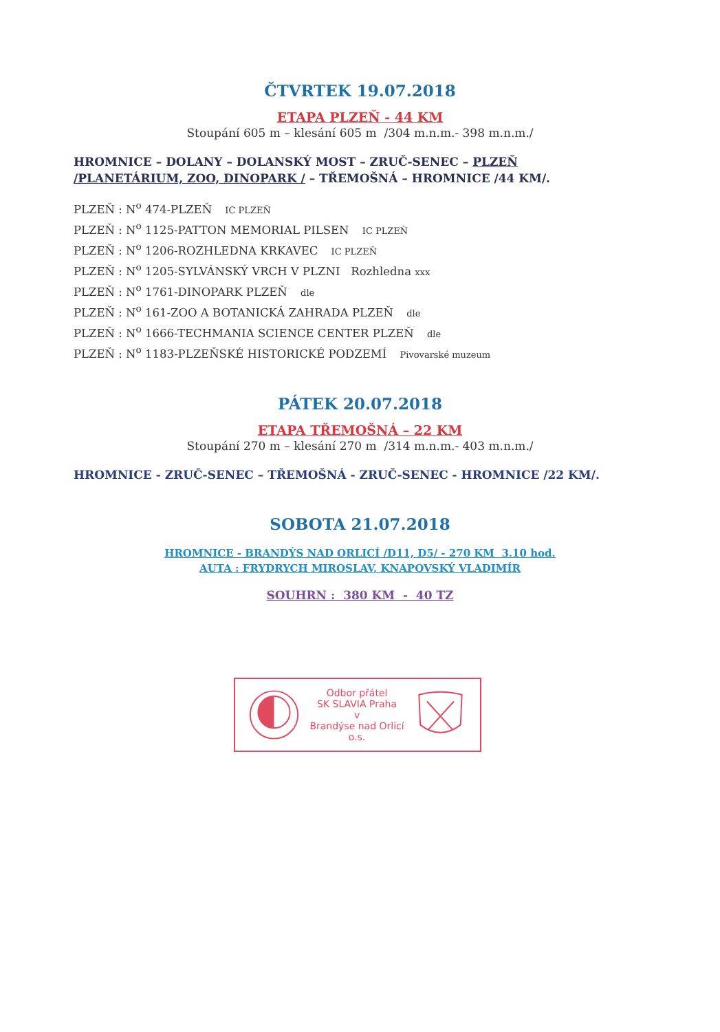ČTVRTEK 19.07.2018
ETAPA PLZEŇ - 44 KM
Stoupání 605 m – klesání 605 m /304 m.n.m.- 398 m.n.m./
HROMNICE – DOLANY – DOLANSKÝ MOST – ZRUČ-SENEC – PLZEŇ /PLANETÁRIUM, ZOO, DINOPARK / – TŘEMOŠNÁ – HROMNICE /44 KM/.
PLZEŇ : N<sup>o</sup> 474-PLZEŇ IC PLZEŇ
PLZEŇ : N<sup>o</sup> 1125-PATTON MEMORIAL PILSEN IC PLZEŇ
PLZEŇ : N<sup>o</sup> 1206-ROZHLEDNA KRKAVEC IC PLZEŇ
PLZEŇ : N<sup>o</sup> 1205-SYLVÁNSKÝ VRCH V PLZNI Rozhledna xxx
PLZEŇ : N<sup>o</sup> 1761-DINOPARK PLZEŇ dle
PLZEŇ : N<sup>o</sup> 161-ZOO A BOTANICKÁ ZAHRADA PLZEŇ dle
PLZEŇ : N<sup>o</sup> 1666-TECHMANIA SCIENCE CENTER PLZEŇ dle
PLZEŇ : N<sup>o</sup> 1183-PLZEŇSKÉ HISTORICKÉ PODZEMÍ Pivovarské muzeum
PÁTEK 20.07.2018
ETAPA TŘEMOŠNÁ – 22 KM
Stoupání 270 m – klesání 270 m /314 m.n.m.- 403 m.n.m./
HROMNICE - ZRUČ-SENEC – TŘEMOŠNÁ - ZRUČ-SENEC - HROMNICE /22 KM/.
SOBOTA 21.07.2018
HROMNICE - BRANDÝS NAD ORLICÍ /D11, D5/ - 270 KM 3.10 hod.
AUTA : FRYDRYCH MIROSLAV, KNAPOVSKÝ VLADIMÍR
SOUHRN : 380 KM - 40 TZ
Odbor přátel
SK SLAVIA Praha
v
Brandýse nad Orlicí o.s.